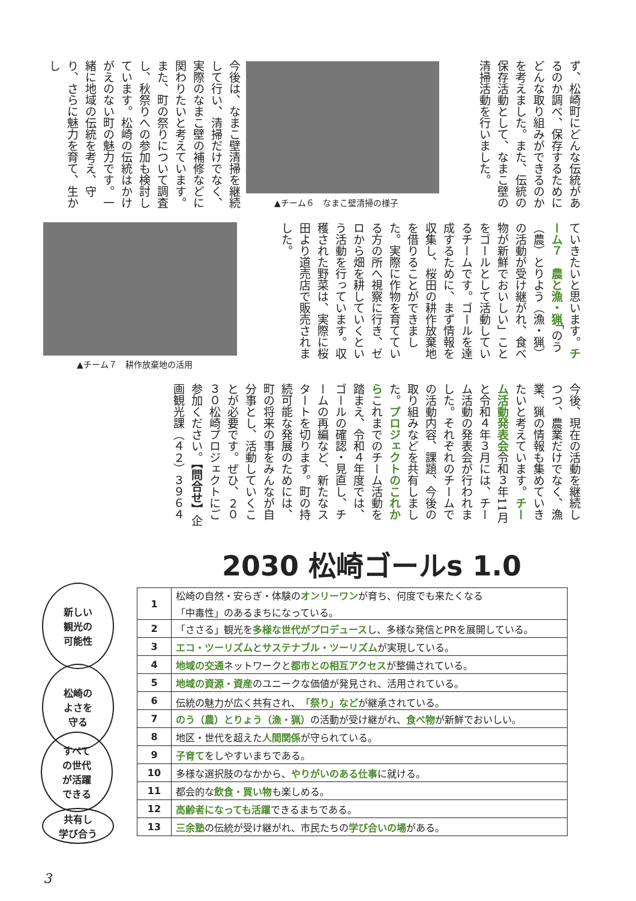ず、松崎町にどんな伝統があるのか調べ、保存するためにどんな取り組みができるのかを考えました。また、伝統の保存活動として、なまこ壁の清掃活動を行いました。
▲チーム６　なまこ壁清掃の様子
今後は、なまこ壁清掃を継続して行い、清掃だけでなく、実際のなまこ壁の補修などに関わりたいと考えています。また、町の祭りについて調査し、秋祭りへの参加も検討しています。松崎の伝統はかけがえのない町の魅力です。一緒に地域の伝統を考え、守り、さらに魅力を育て、生かし
ていきたいと思います。チーム７　農と漁・猟「のう（農）とりよう（漁・猟）の活動が受け継がれ、食べ物が新鮮でおいしい」ことをゴールとして活動しているチームです。ゴールを達成するために、まず情報を収集し、桜田の耕作放棄地を借りることができました。実際に作物を育てている方の所へ視察に行き、ゼロから畑を耕していくという活動を行っています。収穫された野菜は、実際に桜田より道売店で販売されました。
▲チーム７　耕作放棄地の活用
今後、現在の活動を継続しつつ、農業だけでなく、漁業、猟の情報も集めていきたいと考えています。チーム活動発表会令和３年11月と令和４年３月には、チーム活動の発表会が行われました。それぞれのチームでの活動内容、課題、今後の取り組みなどを共有しました。プロジェクトのこれからこれまでのチーム活動を踏まえ、令和４年度では、ゴールの確認・見直し、チームの再編など、新たなスタートを切ります。町の持続可能な発展のためには、町の将来の事をみんなが自分事とし、活動していくことが必要です。ぜひ、２０３０松崎プロジェクトにご参加ください。【問合せ】企画観光課（４２）３９６４
2030 松崎ゴールs 1.0
新しい
観光の
可能性
松崎の
よさを
守る
すべて
の世代
が活躍
できる
共有し
学び合う
| 1 | 松崎の自然・安らぎ・体験の オンリーワン が育ち、何度でも来たくなる 「中毒性」のあるまちになっている。 |
| 2 | 「ささる」観光を 多様な世代がプロデュース し、多様な発信とPRを展開している。 |
| 3 | エコ・ツーリズム と サステナブル・ツーリズム が実現している。 |
| 4 | 地域の交通 ネットワークと 都市との相互アクセス が整備されている。 |
| 5 | 地域の資源・資産 のユニークな価値が発見され、活用されている。 |
| 6 | 伝統の魅力が広く共有され、 「祭り」など が継承されている。 |
| 7 | のう（農）とりょう（漁・猟） の活動が受け継がれ、 食べ物 が新鮮でおいしい。 |
| 8 | 地区・世代を超えた 人間関係 が守られている。 |
| 9 | 子育て をしやすいまちである。 |
| 10 | 多様な選択肢のなかから、 やりがいのある仕事 に就ける。 |
| 11 | 都会的な 飲食・買い物 も楽しめる。 |
| 12 | 高齢者になっても活躍 できるまちである。 |
| 13 | 三余塾 の伝統が受け継がれ、市民たちの 学び合いの場 がある。 |
3